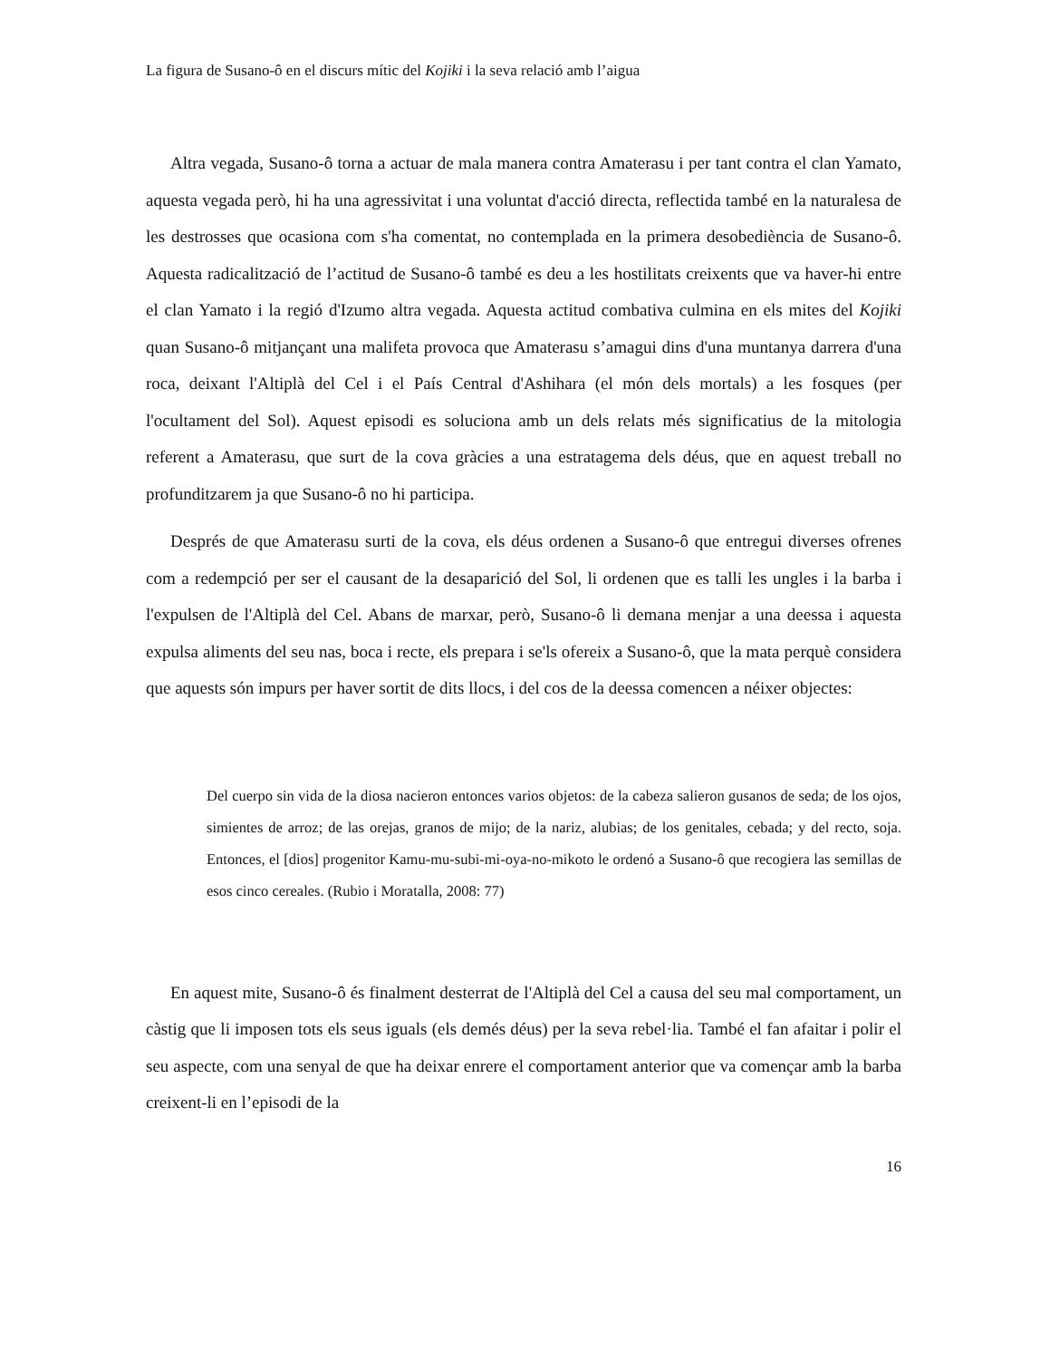La figura de Susano-ô en el discurs mític del Kojiki i la seva relació amb l’aigua
Altra vegada, Susano-ô torna a actuar de mala manera contra Amaterasu i per tant contra el clan Yamato, aquesta vegada però, hi ha una agressivitat i una voluntat d'acció directa, reflectida també en la naturalesa de les destrosses que ocasiona com s'ha comentat, no contemplada en la primera desobediència de Susano-ô. Aquesta radicalització de l’actitud de Susano-ô també es deu a les hostilitats creixents que va haver-hi entre el clan Yamato i la regió d'Izumo altra vegada. Aquesta actitud combativa culmina en els mites del Kojiki quan Susano-ô mitjançant una malifeta provoca que Amaterasu s’amagui dins d'una muntanya darrera d'una roca, deixant l'Altiplà del Cel i el País Central d'Ashihara (el món dels mortals) a les fosques (per l'ocultament del Sol). Aquest episodi es soluciona amb un dels relats més significatius de la mitologia referent a Amaterasu, que surt de la cova gràcies a una estratagema dels déus, que en aquest treball no profunditzarem ja que Susano-ô no hi participa.
Després de que Amaterasu surti de la cova, els déus ordenen a Susano-ô que entregui diverses ofrenes com a redempció per ser el causant de la desaparició del Sol, li ordenen que es talli les ungles i la barba i l'expulsen de l'Altiplà del Cel. Abans de marxar, però, Susano-ô li demana menjar a una deessa i aquesta expulsa aliments del seu nas, boca i recte, els prepara i se'ls ofereix a Susano-ô, que la mata perquè considera que aquests són impurs per haver sortit de dits llocs, i del cos de la deessa comencen a néixer objectes:
Del cuerpo sin vida de la diosa nacieron entonces varios objetos: de la cabeza salieron gusanos de seda; de los ojos, simientes de arroz; de las orejas, granos de mijo; de la nariz, alubias; de los genitales, cebada; y del recto, soja. Entonces, el [dios] progenitor Kamu-mu-subi-mi-oya-no-mikoto le ordenó a Susano-ô que recogiera las semillas de esos cinco cereales. (Rubio i Moratalla, 2008: 77)
En aquest mite, Susano-ô és finalment desterrat de l'Altiplà del Cel a causa del seu mal comportament, un càstig que li imposen tots els seus iguals (els demés déus) per la seva rebel·lia. També el fan afaitar i polir el seu aspecte, com una senyal de que ha deixar enrere el comportament anterior que va començar amb la barba creixent-li en l’episodi de la
16